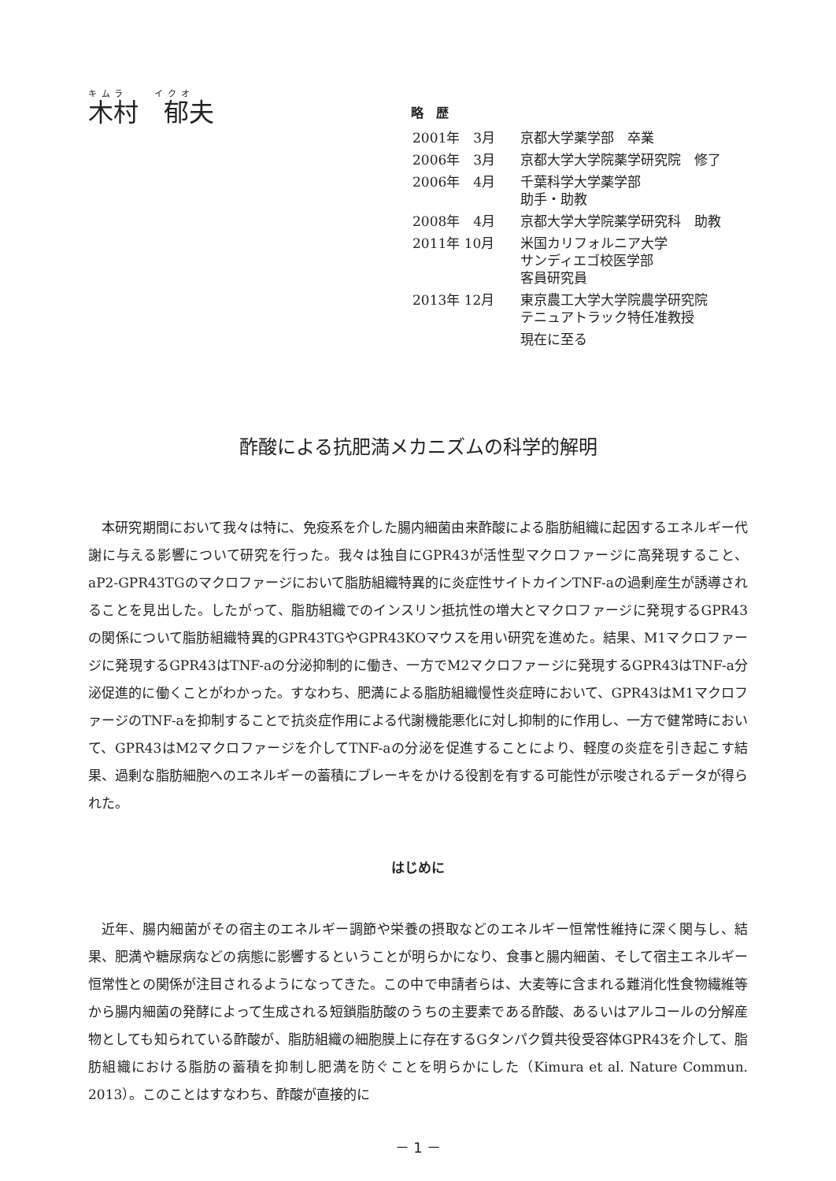キムラ　　イクオ
木村　郁夫
略　歴
| 2001年 3月 | 京都大学薬学部 卒業 |
| 2006年 3月 | 京都大学大学院薬学研究院 修了 |
| 2006年 4月 | 千葉科学大学薬学部 助手・助教 |
| 2008年 4月 | 京都大学大学院薬学研究科 助教 |
| 2011年 10月 | 米国カリフォルニア大学 サンディエゴ校医学部 客員研究員 |
| 2013年 12月 | 東京農工大学大学院農学研究院 テニュアトラック特任准教授 |
| | 現在に至る |
酢酸による抗肥満メカニズムの科学的解明
本研究期間において我々は特に、免疫系を介した腸内細菌由来酢酸による脂肪組織に起因するエネルギー代謝に与える影響について研究を行った。我々は独自にGPR43が活性型マクロファージに高発現すること、aP2-GPR43TGのマクロファージにおいて脂肪組織特異的に炎症性サイトカインTNF-aの過剰産生が誘導されることを見出した。したがって、脂肪組織でのインスリン抵抗性の増大とマクロファージに発現するGPR43の関係について脂肪組織特異的GPR43TGやGPR43KOマウスを用い研究を進めた。結果、M1マクロファージに発現するGPR43はTNF-aの分泌抑制的に働き、一方でM2マクロファージに発現するGPR43はTNF-a分泌促進的に働くことがわかった。すなわち、肥満による脂肪組織慢性炎症時において、GPR43はM1マクロファージのTNF-aを抑制することで抗炎症作用による代謝機能悪化に対し抑制的に作用し、一方で健常時において、GPR43はM2マクロファージを介してTNF-aの分泌を促進することにより、軽度の炎症を引き起こす結果、過剰な脂肪細胞へのエネルギーの蓄積にブレーキをかける役割を有する可能性が示唆されるデータが得られた。
はじめに
近年、腸内細菌がその宿主のエネルギー調節や栄養の摂取などのエネルギー恒常性維持に深く関与し、結果、肥満や糖尿病などの病態に影響するということが明らかになり、食事と腸内細菌、そして宿主エネルギー恒常性との関係が注目されるようになってきた。この中で申請者らは、大麦等に含まれる難消化性食物繊維等から腸内細菌の発酵によって生成される短鎖脂肪酸のうちの主要素である酢酸、あるいはアルコールの分解産物としても知られている酢酸が、脂肪組織の細胞膜上に存在するGタンパク質共役受容体GPR43を介して、脂肪組織における脂肪の蓄積を抑制し肥満を防ぐことを明らかにした（Kimura et al. Nature Commun. 2013）。このことはすなわち、酢酸が直接的に
－ 1 －